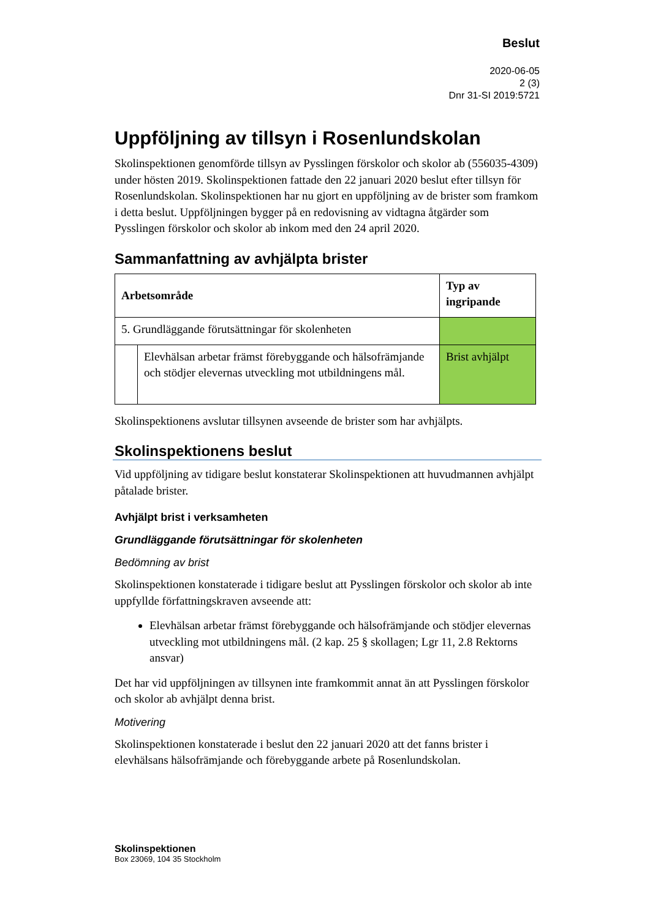Beslut
2020-06-05
2 (3)
Dnr 31-SI 2019:5721
Uppföljning av tillsyn i Rosenlundskolan
Skolinspektionen genomförde tillsyn av Pysslingen förskolor och skolor ab (556035-4309) under hösten 2019. Skolinspektionen fattade den 22 januari 2020 beslut efter tillsyn för Rosenlundskolan. Skolinspektionen har nu gjort en uppföljning av de brister som framkom i detta beslut. Uppföljningen bygger på en redovisning av vidtagna åtgärder som Pysslingen förskolor och skolor ab inkom med den 24 april 2020.
Sammanfattning av avhjälpta brister
| Arbetsområde | | Typ av ingripande |
| --- | --- | --- |
| 5. Grundläggande förutsättningar för skolenheten | | |
| | Elevhälsan arbetar främst förebyggande och hälsofrämjande och stödjer elevernas utveckling mot utbildningens mål. | Brist avhjälpt |
Skolinspektionens avslutar tillsynen avseende de brister som har avhjälpts.
Skolinspektionens beslut
Vid uppföljning av tidigare beslut konstaterar Skolinspektionen att huvudmannen avhjälpt påtalade brister.
Avhjälpt brist i verksamheten
Grundläggande förutsättningar för skolenheten
Bedömning av brist
Skolinspektionen konstaterade i tidigare beslut att Pysslingen förskolor och skolor ab inte uppfyllde författningskraven avseende att:
Elevhälsan arbetar främst förebyggande och hälsofrämjande och stödjer elevernas utveckling mot utbildningens mål. (2 kap. 25 § skollagen; Lgr 11, 2.8 Rektorns ansvar)
Det har vid uppföljningen av tillsynen inte framkommit annat än att Pysslingen förskolor och skolor ab avhjälpt denna brist.
Motivering
Skolinspektionen konstaterade i beslut den 22 januari 2020 att det fanns brister i elevhälsans hälsofrämjande och förebyggande arbete på Rosenlundskolan.
Skolinspektionen
Box 23069, 104 35 Stockholm